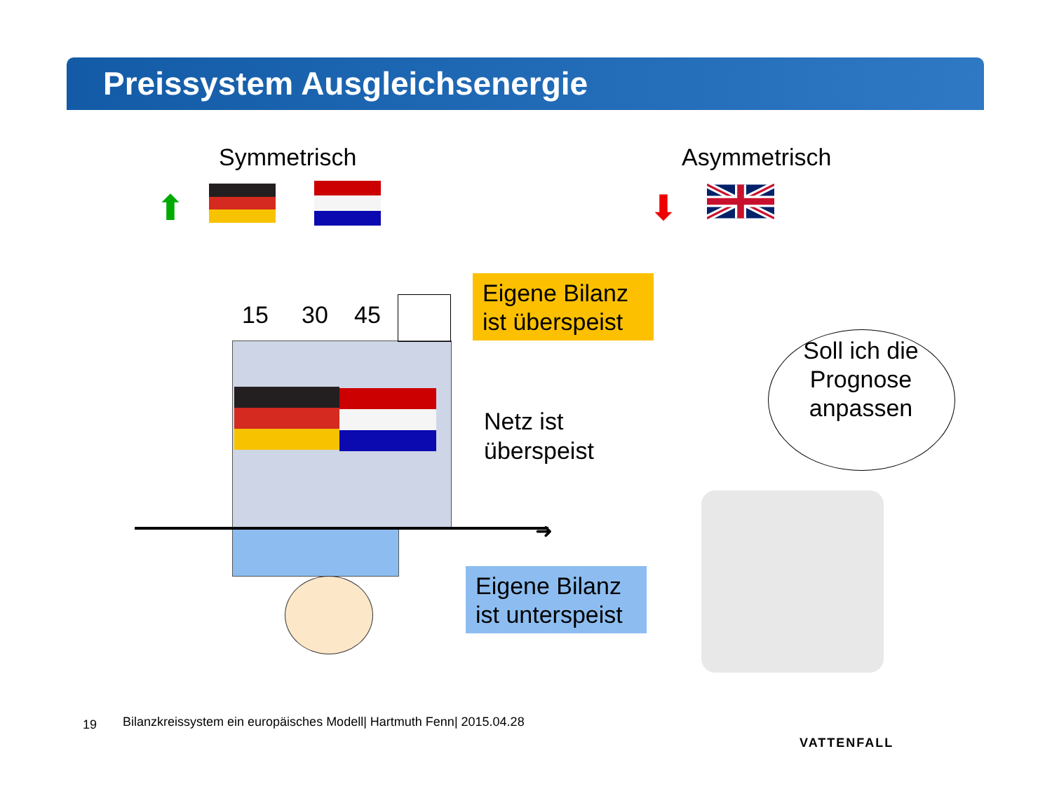Preissystem Ausgleichsenergie
Symmetrisch Asymmetrisch
⬆ ⬇
➜
15 30 45
Eigene Bilanz ist überspeist
Netz ist
überspeist
Eigene Bilanz ist unterspeist
Soll ich die Prognose anpassen
19
Bilanzkreissystem ein europäisches Modell| Hartmuth Fenn| 2015.04.28
VATTENFALL